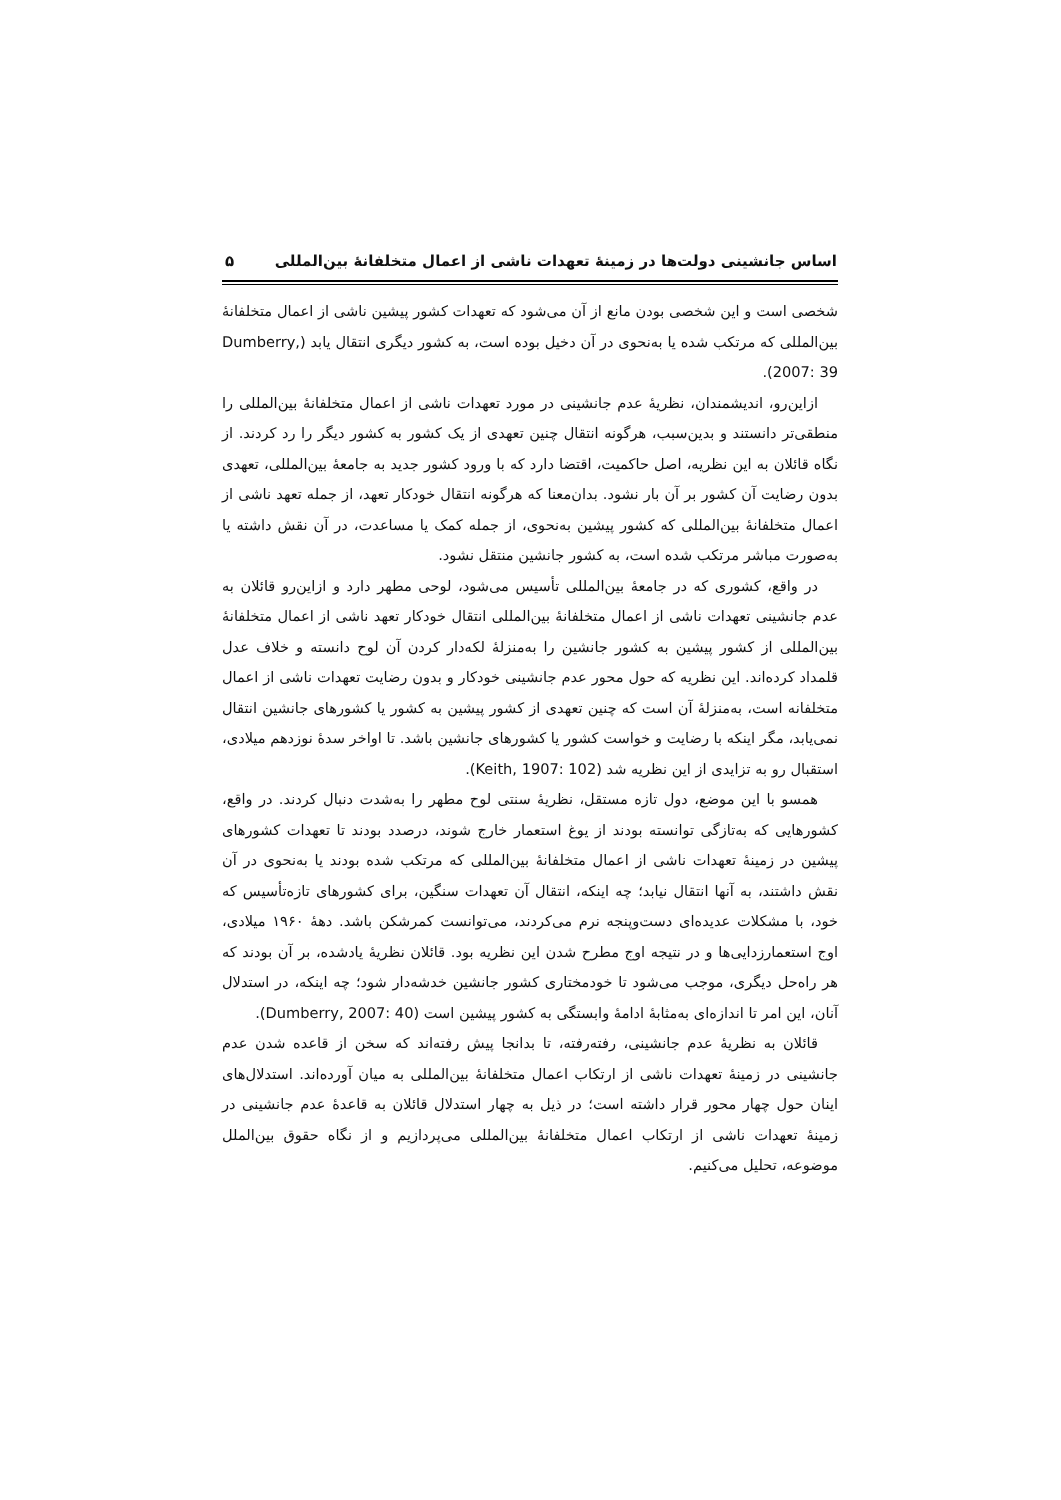اساس جانشینی دولت‌ها در زمینهٔ تعهدات ناشی از اعمال متخلفانهٔ بین‌المللی ۵
شخصی است و این شخصی بودن مانع از آن می‌شود که تعهدات کشور پیشین ناشی از اعمال متخلفانهٔ بین‌المللی که مرتکب شده یا به‌نحوی در آن دخیل بوده است، به کشور دیگری انتقال یابد (Dumberry, 2007: 39).
ازاین‌رو، اندیشمندان، نظریهٔ عدم جانشینی در مورد تعهدات ناشی از اعمال متخلفانهٔ بین‌المللی را منطقی‌تر دانستند و بدین‌سبب، هرگونه انتقال چنین تعهدی از یک کشور به کشور دیگر را رد کردند. از نگاه قائلان به این نظریه، اصل حاکمیت، اقتضا دارد که با ورود کشور جدید به جامعهٔ بین‌المللی، تعهدی بدون رضایت آن کشور بر آن بار نشود. بدان‌معنا که هرگونه انتقال خودکار تعهد، از جمله تعهد ناشی از اعمال متخلفانهٔ بین‌المللی که کشور پیشین به‌نحوی، از جمله کمک یا مساعدت، در آن نقش داشته یا به‌صورت مباشر مرتکب شده است، به کشور جانشین منتقل نشود.
در واقع، کشوری که در جامعهٔ بین‌المللی تأسیس می‌شود، لوحی مطهر دارد و ازاین‌رو قائلان به عدم جانشینی تعهدات ناشی از اعمال متخلفانهٔ بین‌المللی انتقال خودکار تعهد ناشی از اعمال متخلفانهٔ بین‌المللی از کشور پیشین به کشور جانشین را به‌منزلهٔ لکه‌دار کردن آن لوح دانسته و خلاف عدل قلمداد کرده‌اند. این نظریه که حول محور عدم جانشینی خودکار و بدون رضایت تعهدات ناشی از اعمال متخلفانه است، به‌منزلهٔ آن است که چنین تعهدی از کشور پیشین به کشور یا کشورهای جانشین انتقال نمی‌یابد، مگر اینکه با رضایت و خواست کشور یا کشورهای جانشین باشد. تا اواخر سدهٔ نوزدهم میلادی، استقبال رو به تزایدی از این نظریه شد (Keith, 1907: 102).
همسو با این موضع، دول تازه مستقل، نظریهٔ سنتی لوح مطهر را به‌شدت دنبال کردند. در واقع، کشورهایی که به‌تازگی توانسته بودند از یوغ استعمار خارج شوند، درصدد بودند تا تعهدات کشورهای پیشین در زمینهٔ تعهدات ناشی از اعمال متخلفانهٔ بین‌المللی که مرتکب شده بودند یا به‌نحوی در آن نقش داشتند، به آنها انتقال نیابد؛ چه اینکه، انتقال آن تعهدات سنگین، برای کشورهای تازه‌تأسیس که خود، با مشکلات عدیده‌ای دست‌وپنجه نرم می‌کردند، می‌توانست کمرشکن باشد. دههٔ ۱۹۶۰ میلادی، اوج استعمارزدایی‌ها و در نتیجه اوج مطرح شدن این نظریه بود. قائلان نظریهٔ یادشده، بر آن بودند که هر راه‌حل دیگری، موجب می‌شود تا خودمختاری کشور جانشین خدشه‌دار شود؛ چه اینکه، در استدلال آنان، این امر تا اندازه‌ای به‌مثابهٔ ادامهٔ وابستگی به کشور پیشین است (Dumberry, 2007: 40).
قائلان به نظریهٔ عدم جانشینی، رفته‌رفته، تا بدانجا پیش رفته‌اند که سخن از قاعده شدن عدم جانشینی در زمینهٔ تعهدات ناشی از ارتکاب اعمال متخلفانهٔ بین‌المللی به میان آورده‌اند. استدلال‌های اینان حول چهار محور قرار داشته است؛ در ذیل به چهار استدلال قائلان به قاعدهٔ عدم جانشینی در زمینهٔ تعهدات ناشی از ارتکاب اعمال متخلفانهٔ بین‌المللی می‌پردازیم و از نگاه حقوق بین‌الملل موضوعه، تحلیل می‌کنیم.